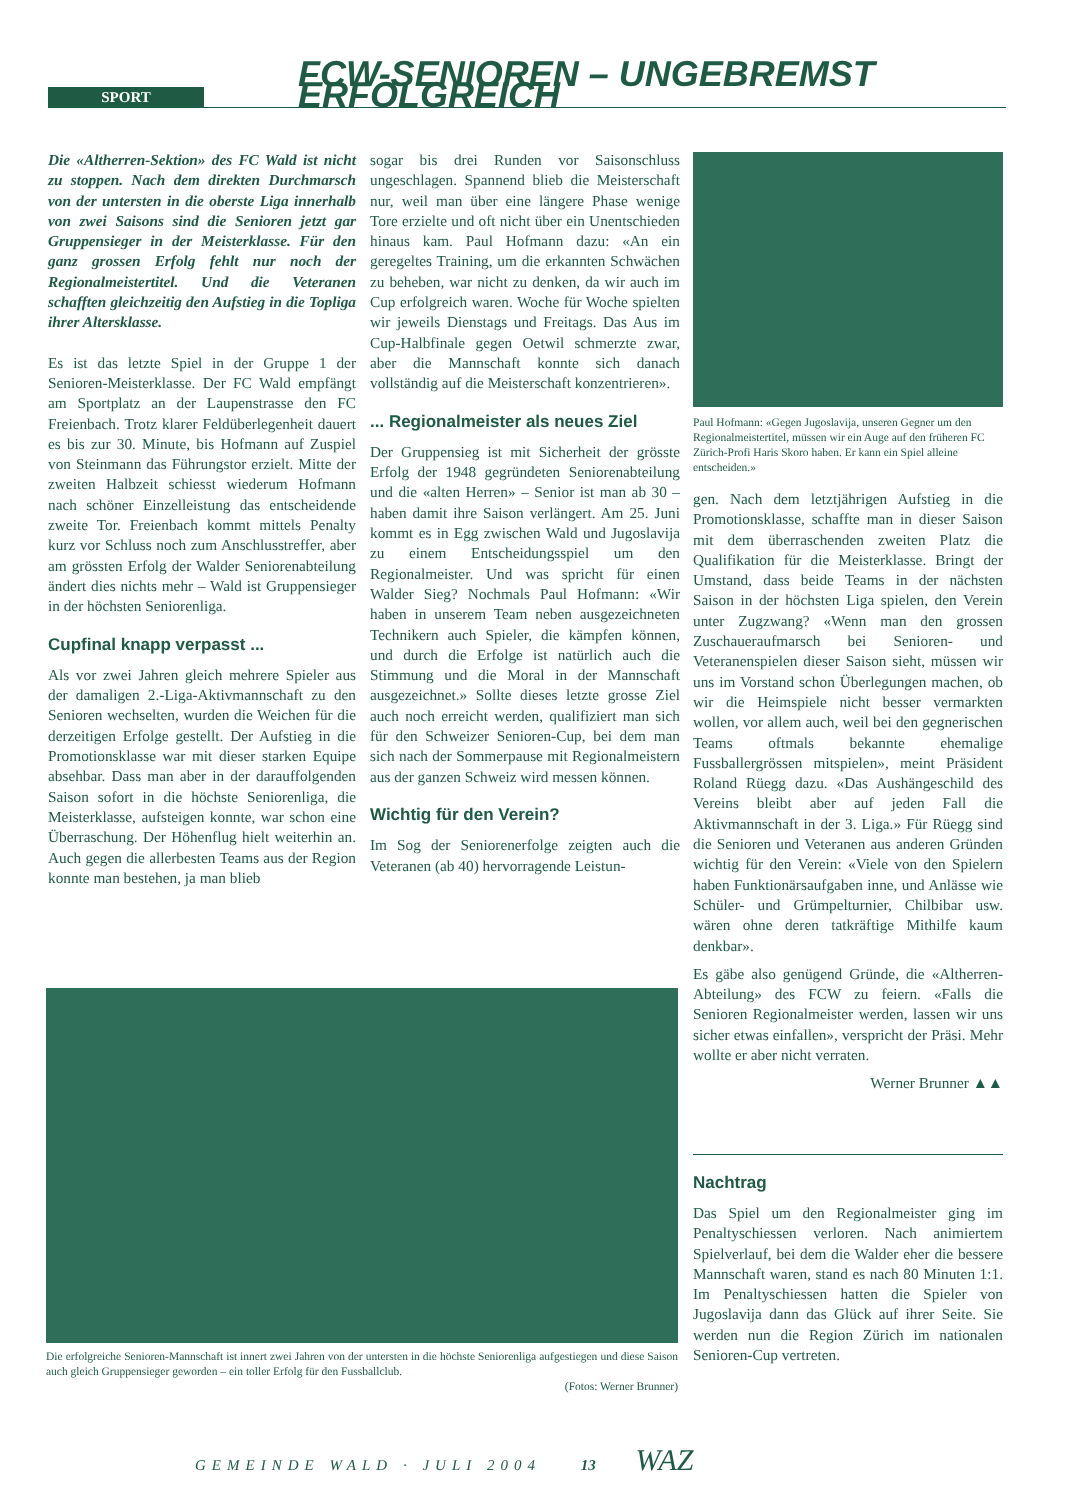SPORT
FCW-SENIOREN – UNGEBREMST ERFOLGREICH
Die «Altherren-Sektion» des FC Wald ist nicht zu stoppen. Nach dem direkten Durchmarsch von der untersten in die oberste Liga innerhalb von zwei Saisons sind die Senioren jetzt gar Gruppensieger in der Meisterklasse. Für den ganz grossen Erfolg fehlt nur noch der Regionalmeistertitel. Und die Veteranen schafften gleichzeitig den Aufstieg in die Topliga ihrer Altersklasse.
Es ist das letzte Spiel in der Gruppe 1 der Senioren-Meisterklasse. Der FC Wald empfängt am Sportplatz an der Laupenstrasse den FC Freienbach. Trotz klarer Feldüberlegenheit dauert es bis zur 30. Minute, bis Hofmann auf Zuspiel von Steinmann das Führungstor erzielt. Mitte der zweiten Halbzeit schiesst wiederum Hofmann nach schöner Einzelleistung das entscheidende zweite Tor. Freienbach kommt mittels Penalty kurz vor Schluss noch zum Anschlusstreffer, aber am grössten Erfolg der Walder Seniorenabteilung ändert dies nichts mehr – Wald ist Gruppensieger in der höchsten Seniorenliga.
Cupfinal knapp verpasst ...
Als vor zwei Jahren gleich mehrere Spieler aus der damaligen 2.-Liga-Aktivmannschaft zu den Senioren wechselten, wurden die Weichen für die derzeitigen Erfolge gestellt. Der Aufstieg in die Promotionsklasse war mit dieser starken Equipe absehbar. Dass man aber in der darauffolgenden Saison sofort in die höchste Seniorenliga, die Meisterklasse, aufsteigen konnte, war schon eine Überraschung. Der Höhenflug hielt weiterhin an. Auch gegen die allerbesten Teams aus der Region konnte man bestehen, ja man blieb
sogar bis drei Runden vor Saisonschluss ungeschlagen. Spannend blieb die Meisterschaft nur, weil man über eine längere Phase wenige Tore erzielte und oft nicht über ein Unentschieden hinaus kam. Paul Hofmann dazu: «An ein geregeltes Training, um die erkannten Schwächen zu beheben, war nicht zu denken, da wir auch im Cup erfolgreich waren. Woche für Woche spielten wir jeweils Dienstags und Freitags. Das Aus im Cup-Halbfinale gegen Oetwil schmerzte zwar, aber die Mannschaft konnte sich danach vollständig auf die Meisterschaft konzentrieren».
... Regionalmeister als neues Ziel
Der Gruppensieg ist mit Sicherheit der grösste Erfolg der 1948 gegründeten Seniorenabteilung und die «alten Herren» – Senior ist man ab 30 – haben damit ihre Saison verlängert. Am 25. Juni kommt es in Egg zwischen Wald und Jugoslavija zu einem Entscheidungsspiel um den Regionalmeister. Und was spricht für einen Walder Sieg? Nochmals Paul Hofmann: «Wir haben in unserem Team neben ausgezeichneten Technikern auch Spieler, die kämpfen können, und durch die Erfolge ist natürlich auch die Stimmung und die Moral in der Mannschaft ausgezeichnet.» Sollte dieses letzte grosse Ziel auch noch erreicht werden, qualifiziert man sich für den Schweizer Senioren-Cup, bei dem man sich nach der Sommerpause mit Regionalmeistern aus der ganzen Schweiz wird messen können.
Wichtig für den Verein?
Im Sog der Seniorenerfolge zeigten auch die Veteranen (ab 40) hervorragende Leistun-
Paul Hofmann: «Gegen Jugoslavija, unseren Gegner um den Regionalmeistertitel, müssen wir ein Auge auf den früheren FC Zürich-Profi Haris Skoro haben. Er kann ein Spiel alleine entscheiden.»
gen. Nach dem letztjährigen Aufstieg in die Promotionsklasse, schaffte man in dieser Saison mit dem überraschenden zweiten Platz die Qualifikation für die Meisterklasse. Bringt der Umstand, dass beide Teams in der nächsten Saison in der höchsten Liga spielen, den Verein unter Zugzwang? «Wenn man den grossen Zuschaueraufmarsch bei Senioren- und Veteranenspielen dieser Saison sieht, müssen wir uns im Vorstand schon Überlegungen machen, ob wir die Heimspiele nicht besser vermarkten wollen, vor allem auch, weil bei den gegnerischen Teams oftmals bekannte ehemalige Fussballergrössen mitspielen», meint Präsident Roland Rüegg dazu. «Das Aushängeschild des Vereins bleibt aber auf jeden Fall die Aktivmannschaft in der 3. Liga.» Für Rüegg sind die Senioren und Veteranen aus anderen Gründen wichtig für den Verein: «Viele von den Spielern haben Funktionärsaufgaben inne, und Anlässe wie Schüler- und Grümpelturnier, Chilbibar usw. wären ohne deren tatkräftige Mithilfe kaum denkbar».
Es gäbe also genügend Gründe, die «Altherren-Abteilung» des FCW zu feiern. «Falls die Senioren Regionalmeister werden, lassen wir uns sicher etwas einfallen», verspricht der Präsi. Mehr wollte er aber nicht verraten.
Werner Brunner ▲▲
Nachtrag
Das Spiel um den Regionalmeister ging im Penaltyschiessen verloren. Nach animiertem Spielverlauf, bei dem die Walder eher die bessere Mannschaft waren, stand es nach 80 Minuten 1:1. Im Penaltyschiessen hatten die Spieler von Jugoslavija dann das Glück auf ihrer Seite. Sie werden nun die Region Zürich im nationalen Senioren-Cup vertreten.
Die erfolgreiche Senioren-Mannschaft ist innert zwei Jahren von der untersten in die höchste Seniorenliga aufgestiegen und diese Saison auch gleich Gruppensieger geworden – ein toller Erfolg für den Fussballclub.
(Fotos: Werner Brunner)
GEMEINDE WALD · JULI 2004 13 WAZ